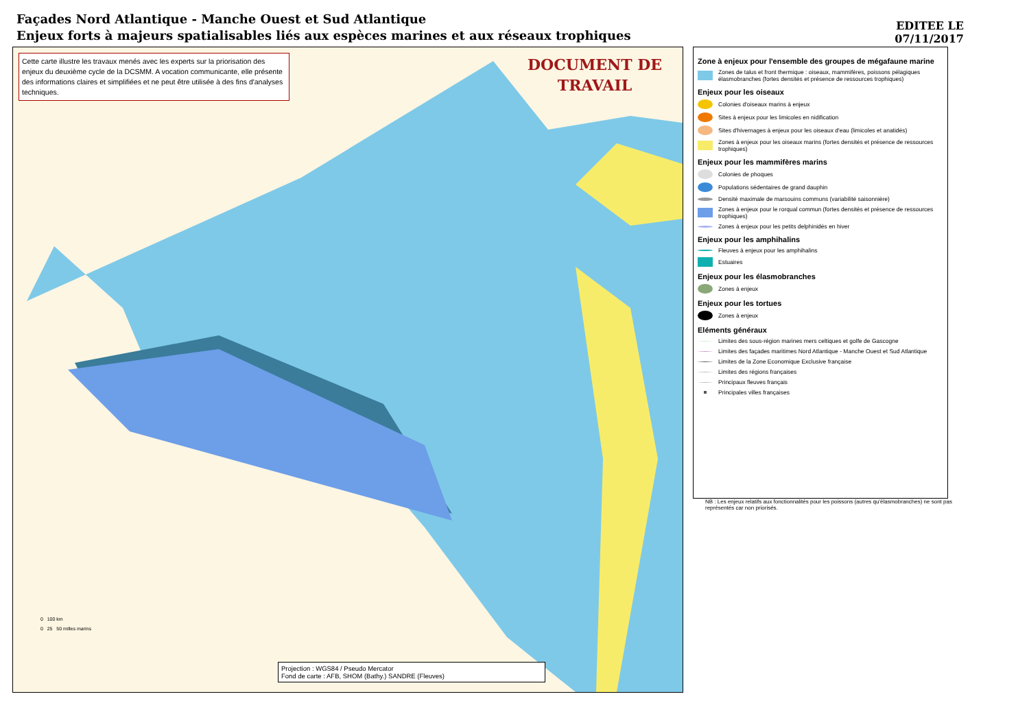Façades Nord Atlantique - Manche Ouest et Sud Atlantique
Enjeux forts à majeurs spatialisables liés aux espèces marines et aux réseaux trophiques
EDITEE LE
07/11/2017
Cette carte illustre les travaux menés avec les experts sur la priorisation des enjeux du deuxième cycle de la DCSMM. A vocation communicante, elle présente des informations claires et simplifiées et ne peut être utilisée à des fins d'analyses techniques.
DOCUMENT DE
TRAVAIL
0 100 km
0 25 50 milles marins
Projection : WGS84 / Pseudo Mercator
Fond de carte : AFB, SHOM (Bathy.) SANDRE (Fleuves)
Zone à enjeux pour l'ensemble des groupes de mégafaune marine
Zones de talus et front thermique : oiseaux, mammifères, poissons pélagiques élasmobranches (fortes densités et présence de ressources trophiques)
Enjeux pour les oiseaux
Colonies d'oiseaux marins à enjeux
Sites à enjeux pour les limicoles en nidification
Sites d'hivernages à enjeux pour les oiseaux d'eau (limicoles et anatidés)
Zones à enjeux pour les oiseaux marins (fortes densités et présence de ressources trophiques)
Enjeux pour les mammifères marins
Colonies de phoques
Populations sédentaires de grand dauphin
Densité maximale de marsouins communs (variabilité saisonnière)
Zones à enjeux pour le rorqual commun (fortes densités et présence de ressources trophiques)
Zones à enjeux pour les petits delphinidés en hiver
Enjeux pour les amphihalins
Fleuves à enjeux pour les amphihalins
Estuaires
Enjeux pour les élasmobranches
Zones à enjeux
Enjeux pour les tortues
Zones à enjeux
Eléments généraux
Limites des sous-région marines mers celtiques et golfe de Gascogne
Limites des façades maritimes Nord Atlantique - Manche Ouest et Sud Atlantique
Limites de la Zone Economique Exclusive française
Limites des régions françaises
Principaux fleuves français
Principales villes françaises
NB : Les enjeux relatifs aux fonctionnalités pour les poissons (autres qu'élasmobranches) ne sont pas représentés car non priorisés.